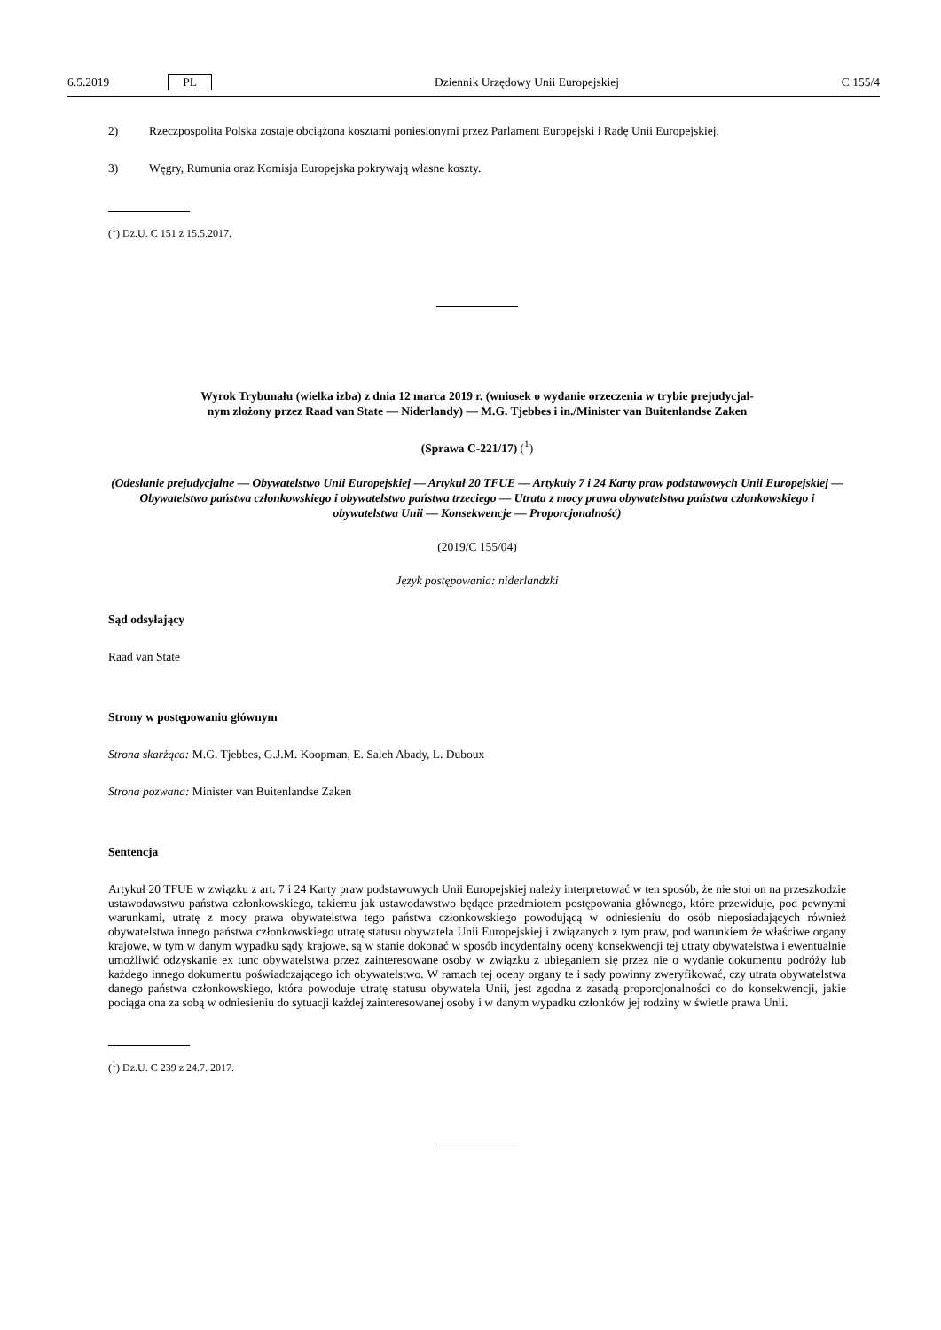6.5.2019 PL Dziennik Urzędowy Unii Europejskiej C 155/4
2) Rzeczpospolita Polska zostaje obciążona kosztami poniesionymi przez Parlament Europejski i Radę Unii Europejskiej.
3) Węgry, Rumunia oraz Komisja Europejska pokrywają własne koszty.
(<sup>1</sup>) Dz.U. C 151 z 15.5.2017.
Wyrok Trybunału (wielka izba) z dnia 12 marca 2019 r. (wniosek o wydanie orzeczenia w trybie prejudycjal-
nym złożony przez Raad van State — Niderlandy) — M.G. Tjebbes i in./Minister van Buitenlandse Zaken
(Sprawa C-221/17) (<sup>1</sup>)
(Odesłanie prejudycjalne — Obywatelstwo Unii Europejskiej — Artykuł 20 TFUE — Artykuły 7 i 24 Karty praw podstawowych Unii Europejskiej — Obywatelstwo państwa członkowskiego i obywatelstwo państwa trzeciego — Utrata z mocy prawa obywatelstwa państwa członkowskiego i obywatelstwa Unii — Konsekwencje — Proporcjonalność)
(2019/C 155/04)
Język postępowania: niderlandzki
Sąd odsyłający
Raad van State
Strony w postępowaniu głównym
Strona skarżąca: M.G. Tjebbes, G.J.M. Koopman, E. Saleh Abady, L. Duboux
Strona pozwana: Minister van Buitenlandse Zaken
Sentencja
Artykuł 20 TFUE w związku z art. 7 i 24 Karty praw podstawowych Unii Europejskiej należy interpretować w ten sposób, że nie stoi on na przeszkodzie ustawodawstwu państwa członkowskiego, takiemu jak ustawodawstwo będące przedmiotem postępowania głównego, które przewiduje, pod pewnymi warunkami, utratę z mocy prawa obywatelstwa tego państwa członkowskiego powodującą w odniesieniu do osób nieposiadających również obywatelstwa innego państwa członkowskiego utratę statusu obywatela Unii Europejskiej i związanych z tym praw, pod warunkiem że właściwe organy krajowe, w tym w danym wypadku sądy krajowe, są w stanie dokonać w sposób incydentalny oceny konsekwencji tej utraty obywatelstwa i ewentualnie umożliwić odzyskanie ex tunc obywatelstwa przez zainteresowane osoby w związku z ubieganiem się przez nie o wydanie dokumentu podróży lub każdego innego dokumentu poświadczającego ich obywatelstwo. W ramach tej oceny organy te i sądy powinny zweryfikować, czy utrata obywatelstwa danego państwa członkowskiego, która powoduje utratę statusu obywatela Unii, jest zgodna z zasadą proporcjonalności co do konsekwencji, jakie pociąga ona za sobą w odniesieniu do sytuacji każdej zainteresowanej osoby i w danym wypadku członków jej rodziny w świetle prawa Unii.
(<sup>1</sup>) Dz.U. C 239 z 24.7. 2017.